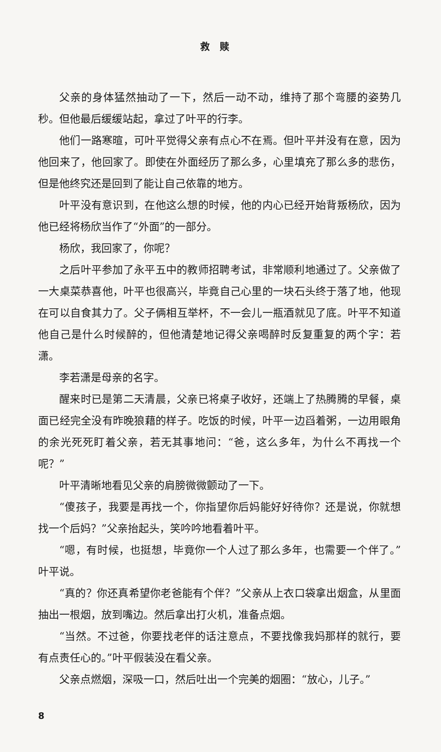救赎
父亲的身体猛然抽动了一下，然后一动不动，维持了那个弯腰的姿势几秒。但他最后缓缓站起，拿过了叶平的行李。
他们一路寒暄，可叶平觉得父亲有点心不在焉。但叶平并没有在意，因为他回来了，他回家了。即使在外面经历了那么多，心里填充了那么多的悲伤，但是他终究还是回到了能让自己依靠的地方。
叶平没有意识到，在他这么想的时候，他的内心已经开始背叛杨欣，因为他已经将杨欣当作了“外面”的一部分。
杨欣，我回家了，你呢？
之后叶平参加了永平五中的教师招聘考试，非常顺利地通过了。父亲做了一大桌菜恭喜他，叶平也很高兴，毕竟自己心里的一块石头终于落了地，他现在可以自食其力了。父子俩相互举杯，不一会儿一瓶酒就见了底。叶平不知道他自己是什么时候醉的，但他清楚地记得父亲喝醉时反复重复的两个字：若潇。
李若潇是母亲的名字。
醒来时已是第二天清晨，父亲已将桌子收好，还端上了热腾腾的早餐，桌面已经完全没有昨晚狼藉的样子。吃饭的时候，叶平一边舀着粥，一边用眼角的余光死死盯着父亲，若无其事地问：“爸，这么多年，为什么不再找一个呢？”
叶平清晰地看见父亲的肩膀微微颤动了一下。
“傻孩子，我要是再找一个，你指望你后妈能好好待你？还是说，你就想找一个后妈？”父亲抬起头，笑吟吟地看着叶平。
“嗯，有时候，也挺想，毕竟你一个人过了那么多年，也需要一个伴了。”叶平说。
“真的？你还真希望你老爸能有个伴？”父亲从上衣口袋拿出烟盒，从里面抽出一根烟，放到嘴边。然后拿出打火机，准备点烟。
“当然。不过爸，你要找老伴的话注意点，不要找像我妈那样的就行，要有点责任心的。”叶平假装没在看父亲。
父亲点燃烟，深吸一口，然后吐出一个完美的烟圈：“放心，儿子。”
8